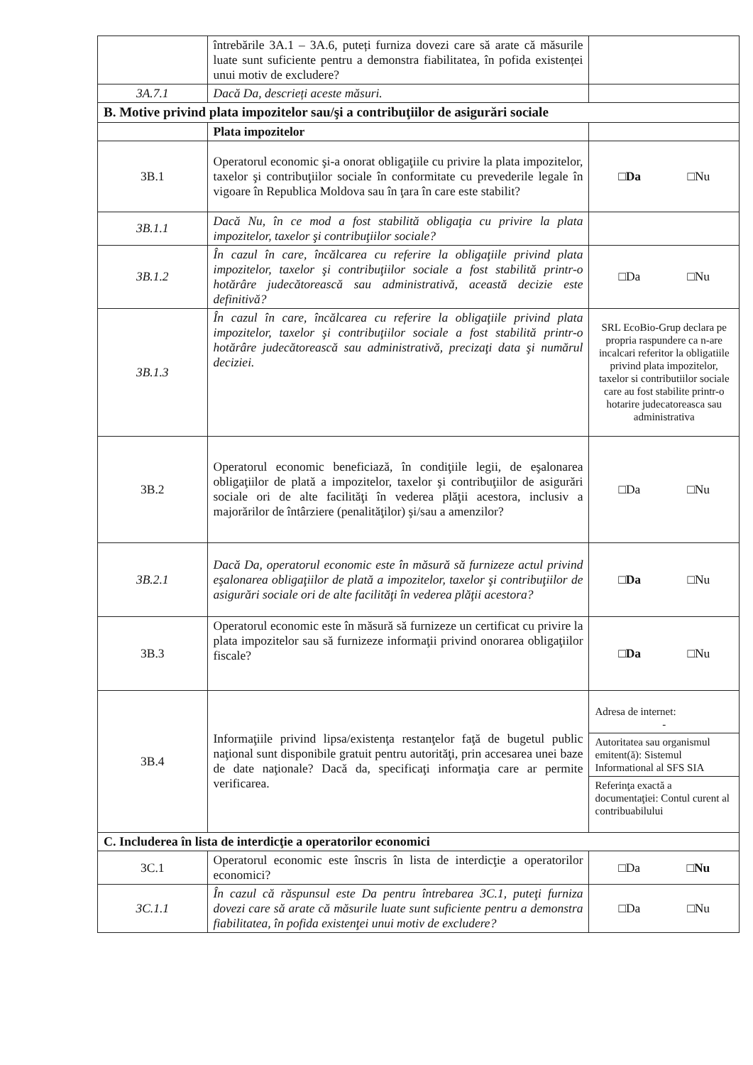| | întrebările 3A.1 – 3A.6, puteți furniza dovezi care să arate că măsurile luate sunt suficiente pentru a demonstra fiabilitatea, în pofida existenței unui motiv de excludere? | |
| 3A.7.1 | Dacă Da, descrieți aceste măsuri. | |
| B. Motive privind plata impozitelor sau/şi a contribuţiilor de asigurări sociale | | |
| | Plata impozitelor | |
| 3B.1 | Operatorul economic şi-a onorat obligaţiile cu privire la plata impozitelor, taxelor şi contribuţiilor sociale în conformitate cu prevederile legale în vigoare în Republica Moldova sau în ţara în care este stabilit? | □ Da □Nu |
| 3B.1.1 | Dacă Nu, în ce mod a fost stabilită obligaţia cu privire la plata impozitelor, taxelor şi contribuţiilor sociale? | |
| 3B.1.2 | În cazul în care, încălcarea cu referire la obligaţiile privind plata impozitelor, taxelor şi contribuţiilor sociale a fost stabilită printr-o hotărâre judecătorească sau administrativă, această decizie este definitivă? | □Da □Nu |
| 3B.1.3 | În cazul în care, încălcarea cu referire la obligaţiile privind plata impozitelor, taxelor şi contribuţiilor sociale a fost stabilită printr-o hotărâre judecătorească sau administrativă, precizaţi data şi numărul deciziei. | SRL EcoBio-Grup declara pe propria raspundere ca n-are incalcari referitor la obligatiile privind plata impozitelor, taxelor si contributiilor sociale care au fost stabilite printr-o hotarire judecatoreasca sau administrativa |
| 3B.2 | Operatorul economic beneficiază, în condiţiile legii, de eşalonarea obligaţiilor de plată a impozitelor, taxelor şi contribuţiilor de asigurări sociale ori de alte facilităţi în vederea plăţii acestora, inclusiv a majorărilor de întârziere (penalităţilor) şi/sau a amenzilor? | □Da □Nu |
| 3B.2.1 | Dacă Da, operatorul economic este în măsură să furnizeze actul privind eşalonarea obligaţiilor de plată a impozitelor, taxelor şi contribuţiilor de asigurări sociale ori de alte facilităţi în vederea plăţii acestora? | □ Da □Nu |
| 3B.3 | Operatorul economic este în măsură să furnizeze un certificat cu privire la plata impozitelor sau să furnizeze informaţii privind onorarea obligaţiilor fiscale? | □ Da □Nu |
| 3B.4 | Informaţiile privind lipsa/existenţa restanţelor faţă de bugetul public naţional sunt disponibile gratuit pentru autorităţi, prin accesarea unei baze de date naţionale? Dacă da, specificaţi informaţia care ar permite verificarea. | Adresa de internet: - Autoritatea sau organismul emitent(ă): Sistemul Informational al SFS SIA Referinţa exactă a documentaţiei: Contul curent al contribuabilului |
| C. Includerea în lista de interdicţie a operatorilor economici | | |
| 3C.1 | Operatorul economic este înscris în lista de interdicţie a operatorilor economici? | □Da □ Nu |
| 3C.1.1 | În cazul că răspunsul este Da pentru întrebarea 3C.1, puteţi furniza dovezi care să arate că măsurile luate sunt suficiente pentru a demonstra fiabilitatea, în pofida existenţei unui motiv de excludere? | □Da □Nu |